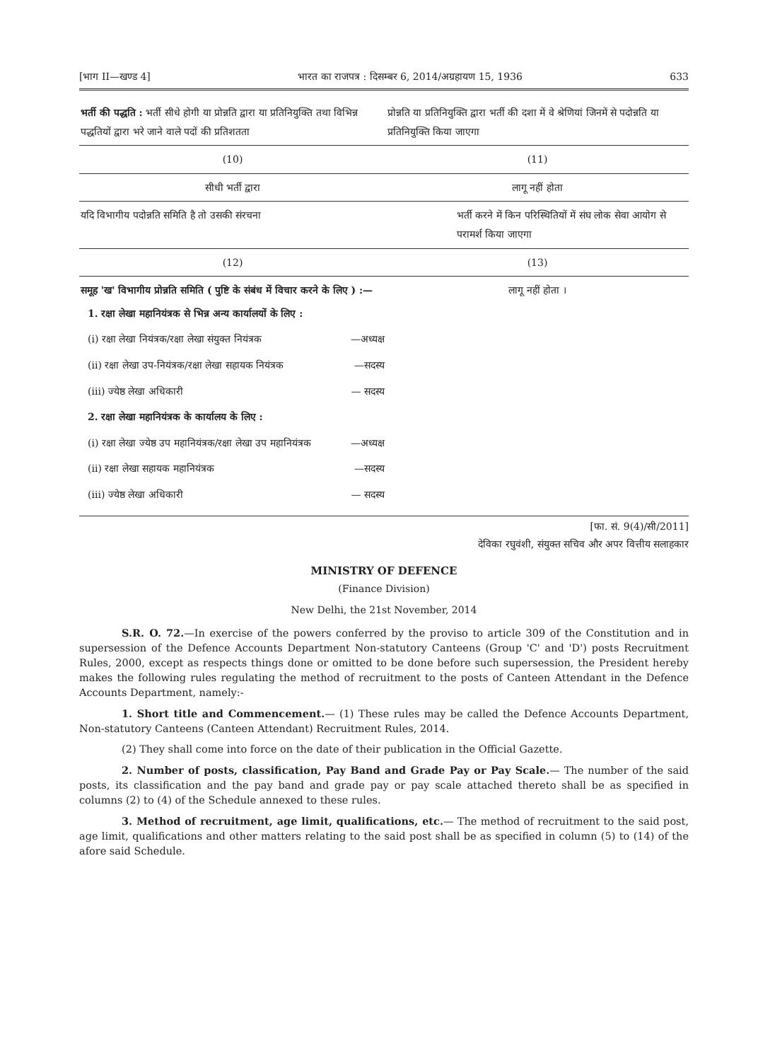[भाग II—खण्ड 4] भारत का राजपत्र : दिसम्बर 6, 2014/अग्रहायण 15, 1936 633
| भर्ती की पद्धति : भर्ती सीधे होगी या प्रोन्नति द्वारा या प्रतिनियुक्ति तथा विभिन्न पद्धतियों द्वारा भरे जाने वाले पदों की प्रतिशतता | प्रोन्नति या प्रतिनियुक्ति द्वारा भर्ती की दशा में वे श्रेणियां जिनमें से पदोन्नति या प्रतिनियुक्ति किया जाएगा |
| --- | --- |
| (10) | (11) |
| सीधी भर्ती द्वारा | लागू नहीं होता |
| यदि विभागीय पदोन्नति समिति है तो उसकी संरचना | भर्ती करने में किन परिस्थितियों में संघ लोक सेवा आयोग से परामर्श किया जाएगा |
| (12) | (13) |
| समूह 'ख' विभागीय प्रोन्नति समिति ( पुष्टि के संबंध में विचार करने के लिए ) :— 1. रक्षा लेखा महानियंत्रक से भिन्न अन्य कार्यालयों के लिए : (i) रक्षा लेखा नियंत्रक/रक्षा लेखा संयुक्त नियंत्रक —अध्यक्ष (ii) रक्षा लेखा उप-नियंत्रक/रक्षा लेखा सहायक नियंत्रक —सदस्य (iii) ज्येष्ठ लेखा अधिकारी — सदस्य 2. रक्षा लेखा महानियंत्रक के कार्यालय के लिए : (i) रक्षा लेखा ज्येष्ठ उप महानियंत्रक/रक्षा लेखा उप महानियंत्रक —अध्यक्ष (ii) रक्षा लेखा सहायक महानियंत्रक —सदस्य (iii) ज्येष्ठ लेखा अधिकारी — सदस्य | लागू नहीं होता । |
[फा. सं. 9(4)/सी/2011]
देविका रघुवंशी, संयुक्त सचिव और अपर वित्तीय सलाहकार
MINISTRY OF DEFENCE
(Finance Division)
New Delhi, the 21st November, 2014
S.R. O. 72.—In exercise of the powers conferred by the proviso to article 309 of the Constitution and in supersession of the Defence Accounts Department Non-statutory Canteens (Group 'C' and 'D') posts Recruitment Rules, 2000, except as respects things done or omitted to be done before such supersession, the President hereby makes the following rules regulating the method of recruitment to the posts of Canteen Attendant in the Defence Accounts Department, namely:-
1. Short title and Commencement.— (1) These rules may be called the Defence Accounts Department, Non-statutory Canteens (Canteen Attendant) Recruitment Rules, 2014.
(2) They shall come into force on the date of their publication in the Official Gazette.
2. Number of posts, classification, Pay Band and Grade Pay or Pay Scale.— The number of the said posts, its classification and the pay band and grade pay or pay scale attached thereto shall be as specified in columns (2) to (4) of the Schedule annexed to these rules.
3. Method of recruitment, age limit, qualifications, etc.— The method of recruitment to the said post, age limit, qualifications and other matters relating to the said post shall be as specified in column (5) to (14) of the afore said Schedule.